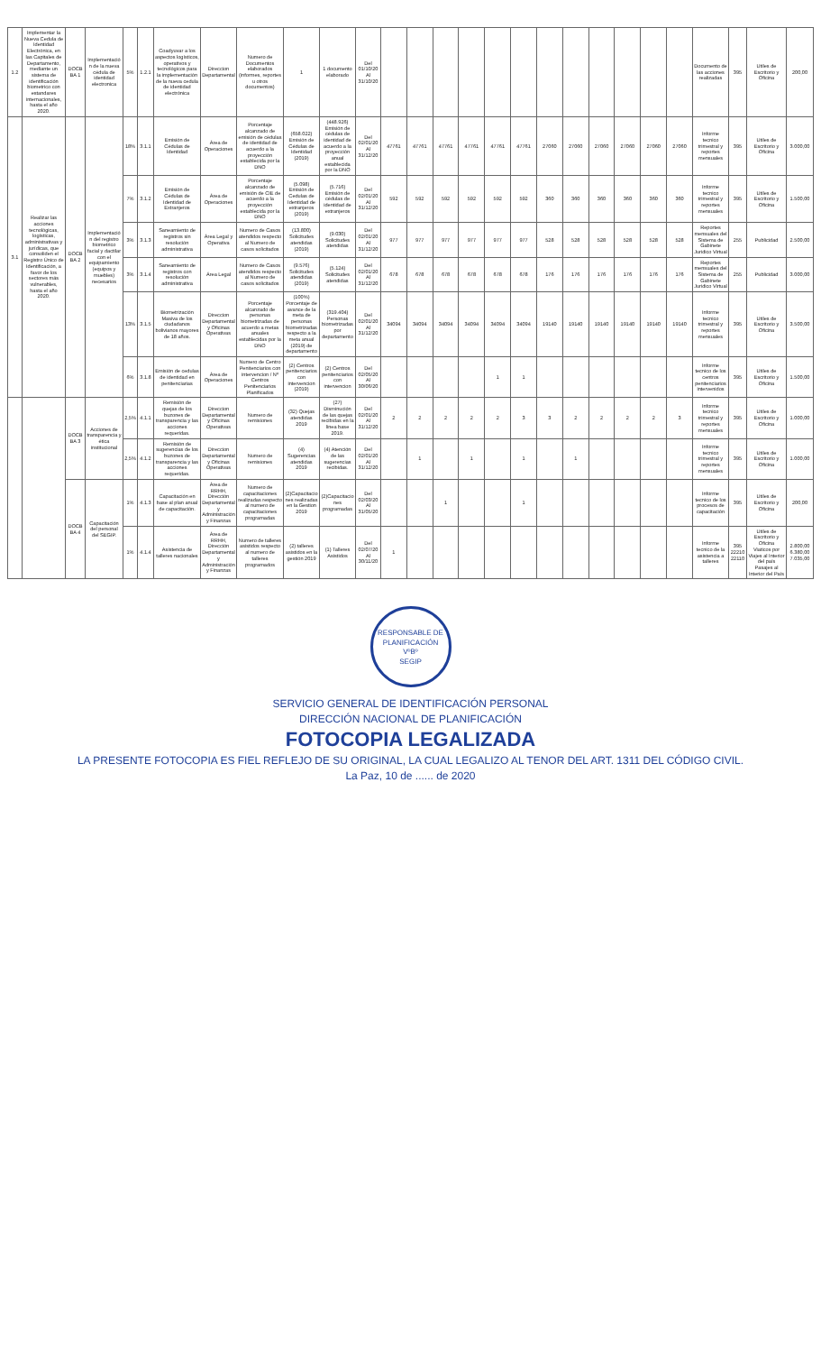| 1.2 | Implementar la Nueva Cedula de Identidad Electrónica, en las Capitales de Departamento, mediante un sistema de identificación biometrico con estandares internacionales, hasta el año 2020. | DOCBBA 1 | Implementación de la nueva cédula de identidad electronica | 5% | 1.2.1 | Coadyuvar a los aspectos logísticos, operativos y tecnológicos para la implementación de la nueva cedula de identidad electrónica | Direccion Departamental | Numero de Documentos elaborados (informes, reportes u otros documentos) | 1 | 1 documento elaborado | Del 01/10/20 Al 31/10/20 | | | | | | | | | | | | | Documento de las acciones realizadas | 395 | Utiles de Escritorio y Oficina | 200,00 |
| 3.1 | Realizar las acciones tecnológicas, logísticas, administrativas y jurídicas, que consoliden el Registro Único de Identificación, a favor de los sectores más vulnerables, hasta el año 2020. | DOCBBA 2 | Implementación del registro biometrico facial y dactilar con el equipamiento (equipos y muebles) necesarios | 18% | 3.1.1 | Emisión de Cédulas de Identidad | Área de Operaciones | Porcentaje alcanzado de emisión de cédulas de identidad de acuerdo a la proyección establecida por la DNO | (658.022) Emisión de Cédulas de Identidad (2019) | (448.926) Emisión de cédulas de identidad de acuerdo a la proyección anual establecida por la DNO | Del 02/01/20 Al 31/12/20 | 47761 | 47761 | 47761 | 47761 | 47761 | 47761 | 27060 | 27060 | 27060 | 27060 | 27060 | 27060 | Informe tecnico trimestral y reportes mensuales | 395 | Utiles de Escritorio y Oficina | 3.000,00 |
| | | | | 7% | 3.1.2 | Emisión de Cédulas de Identidad de Extranjeros | Área de Operaciones | Porcentaje alcanzado de emisión de CIE de acuerdo a la proyección establecida por la DNO | (5.098) Emisión de Cedulas de Identidad de extranjeros (2019) | (5.716) Emisión de cédulas de identidad de extranjeros | Del 02/01/20 Al 31/12/20 | 592 | 592 | 592 | 592 | 592 | 592 | 360 | 360 | 360 | 360 | 360 | 360 | Informe tecnico trimestral y reportes mensuales | 395 | Utiles de Escritorio y Oficina | 1.500,00 |
| | | | | 3% | 3.1.3 | Saneamiento de registros sin resolución administrativa | Área Legal y Operativa | Numero de Casos atendidos respecto al Numero de casos solicitados | (13.800) Solicitudes atendidas (2019) | (9.030) Solicitudes atendidas | Del 02/01/20 Al 31/12/20 | 977 | 977 | 977 | 977 | 977 | 977 | 528 | 528 | 528 | 528 | 528 | 528 | Reportes mensuales del Sistema de Gabinete Juridico Virtual | 255 | Publicidad | 2.500,00 |
| | | | | 3% | 3.1.4 | Saneamiento de registros con resolución administrativa | Área Legal | Numero de Casos atendidos respecto al Numero de casos solicitados | (9.576) Solicitudes atendidas (2019) | (5.124) Solicitudes atendidas | Del 02/01/20 Al 31/12/20 | 678 | 678 | 678 | 678 | 678 | 678 | 176 | 176 | 176 | 176 | 176 | 176 | Reportes mensuales del Sistema de Gabinete Juridico Virtual | 255 | Publicidad | 3.000,00 |
| | | | | 13% | 3.1.5 | Biometrización Masiva de los ciudadanos bolivianos mayores de 18 años. | Direccion Departamental y Oficinas Operativas | Porcentaje alcanzado de personas biometrizadas de acuerdo a metas anuales establecidas por la DNO | (100%) Porcentaje de avance de la meta de personas biometrizadas respecto a la meta anual (2019) de departamento | (319.404) Personas biometrizadas por departamento | Del 02/01/20 Al 31/12/20 | 34094 | 34094 | 34094 | 34094 | 34094 | 34094 | 19140 | 19140 | 19140 | 19140 | 19140 | 19140 | Informe tecnico trimestral y reportes mensuales | 395 | Utiles de Escritorio y Oficina | 3.500,00 |
| | | | | 6% | 3.1.8 | Emisión de cedulas de identidad en penitenciarias | Área de Operaciones | Numero de Centro Penitenciarios con intervencion / Nº Centros Penitenciarios Planificados | (2) Centros penitenciarios con intervencion (2019) | (2) Centros penitenciarios con intervencion | Del 02/05/20 Al 30/06/20 | | | | | 1 | 1 | | | | | | | Informe tecnico de los centros penitenciarios intervenidos | 395 | Utiles de Escritorio y Oficina | 1.500,00 |
| | | DOCBBA 3 | Acciones de transparencia y ética institucional | 2,5% | 4.1.1 | Remisión de quejas de los buzones de transparencia y las acciones requeridas. | Direccion Departamental y Oficinas Operativas | Numero de remisiones | (32) Quejas atendidas 2019 | (27) Disminución de las quejas recibidas en la linea base 2019. | Del 02/01/20 Al 31/12/20 | 2 | 2 | 2 | 2 | 2 | 3 | 3 | 2 | 2 | 2 | 2 | 3 | Informe tecnico trimestral y reportes mensuales | 395 | Utiles de Escritorio y Oficina | 1.000,00 |
| | | | | 2,5% | 4.1.2 | Remisión de sugerencias de los buzones de transparencia y las acciones requeridas. | Direccion Departamental y Oficinas Operativas | Numero de remisiones | (4) Sugerencias atendidas 2019 | (4) Atención de las sugerencias recibidas. | Del 02/01/20 Al 31/12/20 | | 1 | | 1 | | 1 | | 1 | | | | | Informe tecnico trimestral y reportes mensuales | 395 | Utiles de Escritorio y Oficina | 1.000,00 |
| | | DOCBBA 4 | Capacitación del personal del SEGIP. | 1% | 4.1.3 | Capacitación en base al plan anual de capacitación. | Área de RRHH, Dirección Departamental y Administración y Finanzas | Numero de capacitaciones realizadas respecto al numero de capacitaciones programadas | (2)Capacitaciones realizadas en la Gestion 2019 | (2)Capacitaciones programadas | Del 02/03/20 Al 31/05/20 | | | 1 | | | 1 | | | | | | | Informe tecnico de los procesos de capacitación | 395 | Utiles de Escritorio y Oficina | 200,00 |
| | | | | 1% | 4.1.4 | Asistencia de talleres nacionales | Área de RRHH, Dirección Departamental y Administración y Finanzas | Numero de talleres asistidos respecto al numero de talleres programados | (2) talleres asistidos en la gestión 2019 | (1) Talleres Asistidos | Del 02/07/20 Al 30/11/20 | 1 | | | | | | | | | | | | Informe tecnico de la asistencia a talleres | 395 22210 22110 | Utiles de Escritorio y Oficina Viaticos por Viajes al Interior del país Pasajes al Interior del País | 2.800,00 6.380,00 7.035,00 |
RESPONSABLE DE PLANIFICACIÓN
VºBº
SEGIP
SERVICIO GENERAL DE IDENTIFICACIÓN PERSONAL
DIRECCIÓN NACIONAL DE PLANIFICACIÓN
FOTOCOPIA LEGALIZADA
LA PRESENTE FOTOCOPIA ES FIEL REFLEJO DE SU ORIGINAL, LA CUAL LEGALIZO AL TENOR DEL ART. 1311 DEL CÓDIGO CIVIL.
La Paz, 10 de ...... de 2020